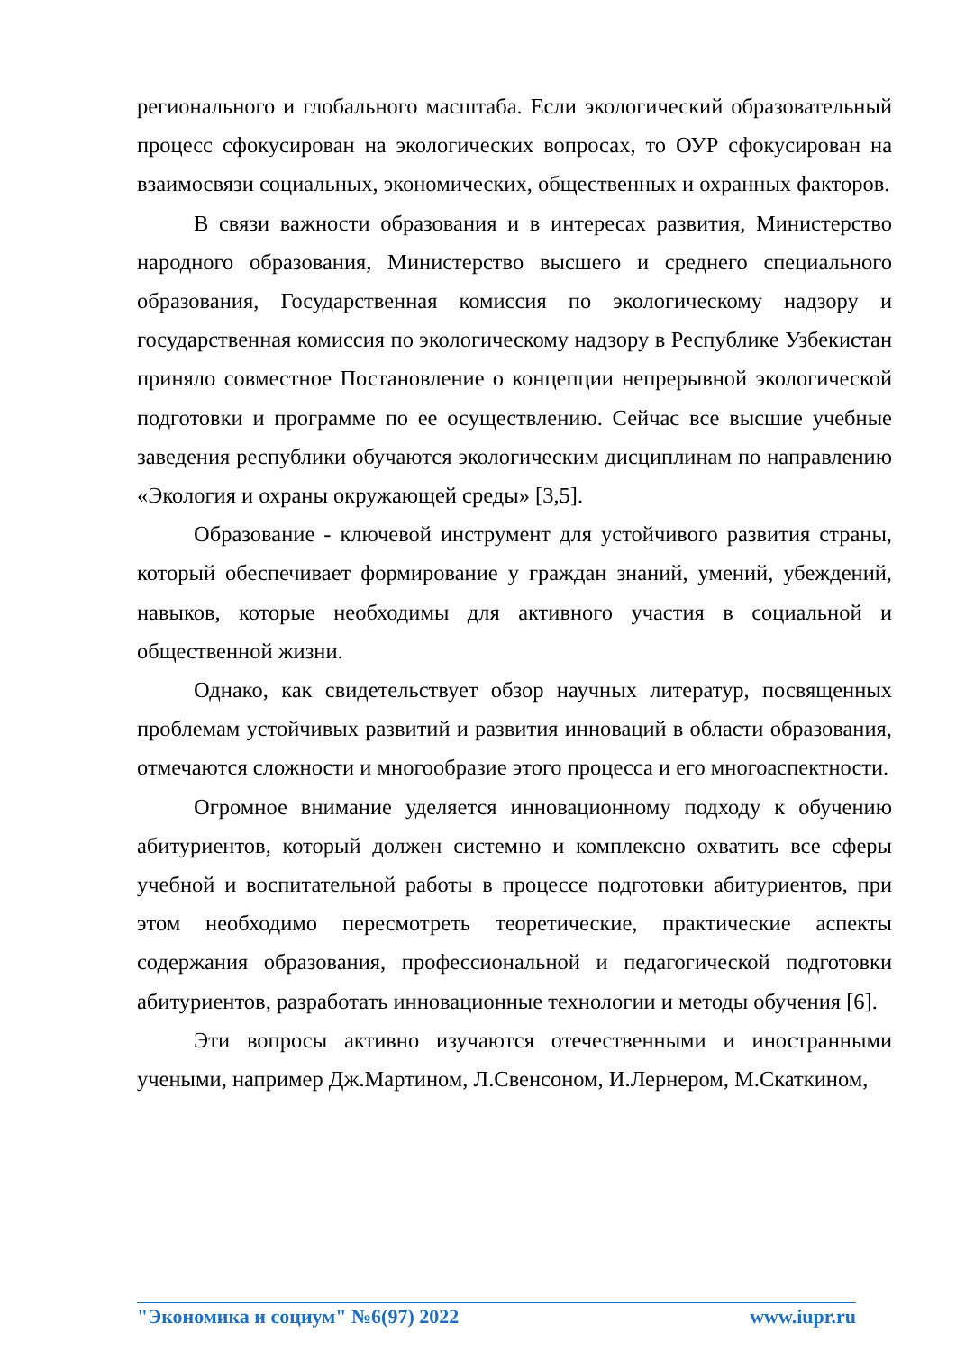регионального и глобального масштаба. Если экологический образовательный процесс сфокусирован на экологических вопросах, то ОУР сфокусирован на взаимосвязи социальных, экономических, общественных и охранных факторов.
В связи важности образования и в интересах развития, Министерство народного образования, Министерство высшего и среднего специального образования, Государственная комиссия по экологическому надзору и государственная комиссия по экологическому надзору в Республике Узбекистан приняло совместное Постановление о концепции непрерывной экологической подготовки и программе по ее осуществлению. Сейчас все высшие учебные заведения республики обучаются экологическим дисциплинам по направлению «Экология и охраны окружающей среды» [3,5].
Образование - ключевой инструмент для устойчивого развития страны, который обеспечивает формирование у граждан знаний, умений, убеждений, навыков, которые необходимы для активного участия в социальной и общественной жизни.
Однако, как свидетельствует обзор научных литератур, посвященных проблемам устойчивых развитий и развития инноваций в области образования, отмечаются сложности и многообразие этого процесса и его многоаспектности.
Огромное внимание уделяется инновационному подходу к обучению абитуриентов, который должен системно и комплексно охватить все сферы учебной и воспитательной работы в процессе подготовки абитуриентов, при этом необходимо пересмотреть теоретические, практические аспекты содержания образования, профессиональной и педагогической подготовки абитуриентов, разработать инновационные технологии и методы обучения [6].
Эти вопросы активно изучаются отечественными и иностранными учеными, например Дж.Мартином, Л.Свенсоном, И.Лернером, М.Скаткином,
"Экономика и социум" №6(97) 2022 www.iupr.ru